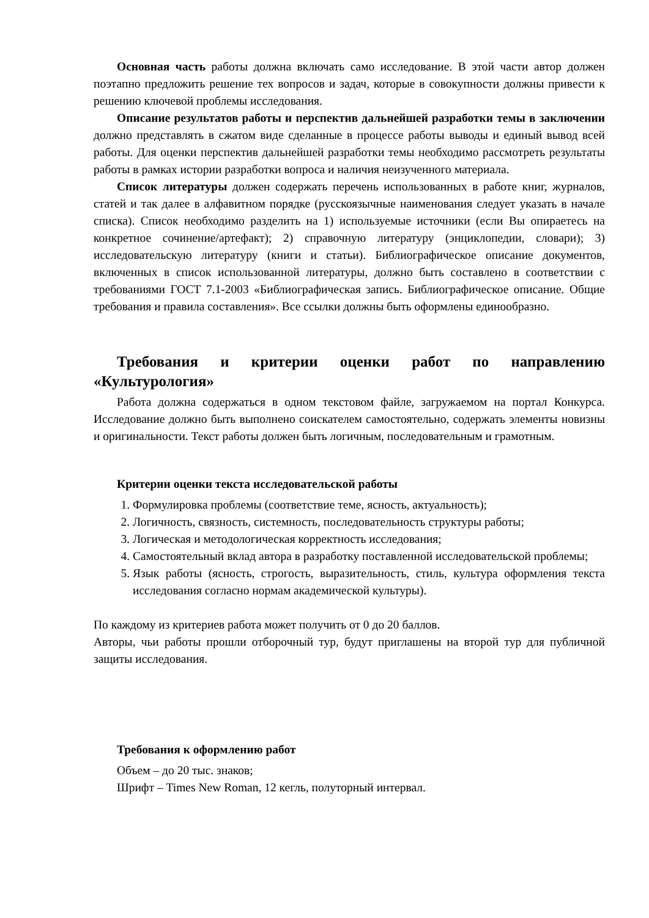Основная часть работы должна включать само исследование. В этой части автор должен поэтапно предложить решение тех вопросов и задач, которые в совокупности должны привести к решению ключевой проблемы исследования.
Описание результатов работы и перспектив дальнейшей разработки темы в заключении должно представлять в сжатом виде сделанные в процессе работы выводы и единый вывод всей работы. Для оценки перспектив дальнейшей разработки темы необходимо рассмотреть результаты работы в рамках истории разработки вопроса и наличия неизученного материала.
Список литературы должен содержать перечень использованных в работе книг, журналов, статей и так далее в алфавитном порядке (русскоязычные наименования следует указать в начале списка). Список необходимо разделить на 1) используемые источники (если Вы опираетесь на конкретное сочинение/артефакт); 2) справочную литературу (энциклопедии, словари); 3) исследовательскую литературу (книги и статьи). Библиографическое описание документов, включенных в список использованной литературы, должно быть составлено в соответствии с требованиями ГОСТ 7.1-2003 «Библиографическая запись. Библиографическое описание. Общие требования и правила составления». Все ссылки должны быть оформлены единообразно.
Требования и критерии оценки работ по направлению «Культурология»
Работа должна содержаться в одном текстовом файле, загружаемом на портал Конкурса. Исследование должно быть выполнено соискателем самостоятельно, содержать элементы новизны и оригинальности. Текст работы должен быть логичным, последовательным и грамотным.
Критерии оценки текста исследовательской работы
1. Формулировка проблемы (соответствие теме, ясность, актуальность);
2. Логичность, связность, системность, последовательность структуры работы;
3. Логическая и методологическая корректность исследования;
4. Самостоятельный вклад автора в разработку поставленной исследовательской проблемы;
5. Язык работы (ясность, строгость, выразительность, стиль, культура оформления текста исследования согласно нормам академической культуры).
По каждому из критериев работа может получить от 0 до 20 баллов.
Авторы, чьи работы прошли отборочный тур, будут приглашены на второй тур для публичной защиты исследования.
Требования к оформлению работ
Объем – до 20 тыс. знаков;
Шрифт – Times New Roman, 12 кегль, полуторный интервал.